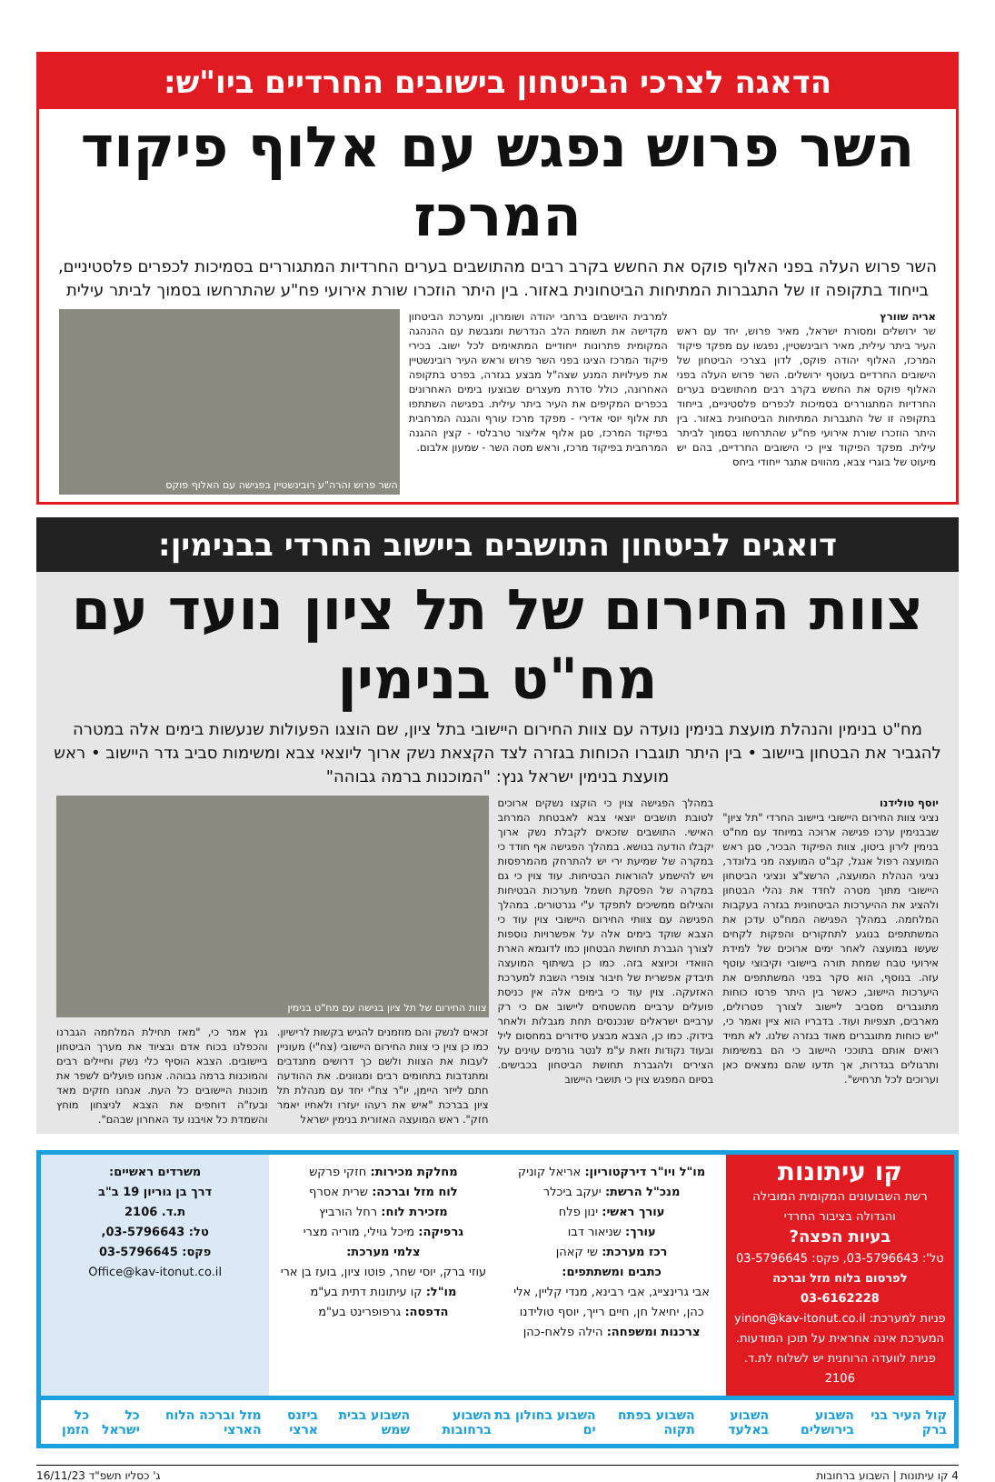הדאגה לצרכי הביטחון בישובים החרדיים ביו"ש:
השר פרוש נפגש עם אלוף פיקוד המרכז
השר פרוש העלה בפני האלוף פוקס את החשש בקרב רבים מהתושבים בערים החרדיות המתגוררים בסמיכות לכפרים פלסטיניים, בייחוד בתקופה זו של התגברות המתיחות הביטחונית באזור. בין היתר הוזכרו שורת אירועי פח"ע שהתרחשו בסמוך לביתר עילית
אריה שוורץ
שר ירושלים ומסורת ישראל, מאיר פרוש, יחד עם ראש העיר ביתר עילית, מאיר רובינשטיין, נפגשו עם מפקד פיקוד המרכז, האלוף יהודה פוקס, לדון בצרכי הביטחון של הישובים החרדיים בעוטף ירושלים. השר פרוש העלה בפני האלוף פוקס את החשש בקרב רבים מהתושבים בערים החרדיות המתגוררים בסמיכות לכפרים פלסטיניים, בייחוד בתקופה זו של התגברות המתיחות הביטחונית באזור. בין היתר הוזכרו שורת אירועי פח"ע שהתרחשו בסמוך לביתר עילית. מפקד הפיקוד ציין כי הישובים החרדיים, בהם יש מיעוט של בוגרי צבא, מהווים אתגר ייחודי ביחס
למרבית היושבים ברחבי יהודה ושומרון, ומערכת הביטחון מקדישה את תשומת הלב הנדרשת ומגבשת עם ההנהגה המקומית פתרונות ייחודיים המתאימים לכל ישוב. בכירי פיקוד המרכז הציגו בפני השר פרוש וראש העיר רובינשטיין את פעילויות המנע שצה"ל מבצע בגזרה, בפרט בתקופה האחרונה, כולל סדרת מעצרים שבוצעו בימים האחרונים בכפרים המקיפים את העיר ביתר עילית. בפגישה השתתפו תת אלוף יוסי אדירי - מפקד מרכז עורף והגנה המרחבית בפיקוד המרכז, סגן אלוף אליצור טרבלסי - קצין ההגנה המרחבית בפיקוד מרכז, וראש מטה השר - שמעון אלבום.
השר פרוש והרה"ע רובינשטיין בפגישה עם האלוף פוקס
דואגים לביטחון התושבים ביישוב החרדי בבנימין:
צוות החירום של תל ציון נועד עם מח"ט בנימין
מח"ט בנימין והנהלת מועצת בנימין נועדה עם צוות החירום היישובי בתל ציון, שם הוצגו הפעולות שנעשות בימים אלה במטרה להגביר את הבטחון ביישוב • בין היתר תוגברו הכוחות בגזרה לצד הקצאת נשק ארוך ליוצאי צבא ומשימות סביב גדר היישוב • ראש מועצת בנימין ישראל גנץ: "המוכנות ברמה גבוהה"
יוסף טולידנו
נציגי צוות החירום היישובי ביישוב החרדי "תל ציון" שבבנימין ערכו פגישה ארוכה במיוחד עם מח"ט בנימין לירון ביטון, צוות הפיקוד הבכיר, סגן ראש המועצה רפול אנגל, קב"ט המועצה מני בלונדר, נציגי הנהלת המועצה, הרשצ"צ ונציגי הביטחון היישובי מתוך מטרה לחדד את נהלי הבטחון ולהציג את ההיערכות הביטחונית בגזרה בעקבות המלחמה. במהלך הפגישה המח"ט עדכן את המשתתפים בנוגע לתחקורים והפקות לקחים שעשו במועצה לאחר ימים ארוכים של למידת אירועי טבח שמחת תורה ביישובי וקיבוצי עוטף עזה. בנוסף, הוא סקר בפני המשתתפים את היערכות היישוב, כאשר בין היתר פרסו כוחות מתוגברים מסביב ליישוב לצורך פטרולים, מארבים, תצפיות ועוד. בדבריו הוא ציין ואמר כי, "יש כוחות מתוגברים מאוד בגזרה שלנו. לא תמיד רואים אותם בתוככי היישוב כי הם במשימות ותרגולים בגדרות, אך תדעו שהם נמצאים כאן וערוכים לכל תרחיש".
במהלך הפגישה צוין כי הוקצו נשקים ארוכים לטובת תושבים יוצאי צבא לאבטחת המרחב האישי. התושבים שזכאים לקבלת נשק ארוך יקבלו הודעה בנושא. במהלך הפגישה אף חודד כי במקרה של שמיעת ירי יש להתרחק מהמרפסות ויש להישמע להוראות הבטיחות. עוד צוין כי גם במקרה של הפסקת חשמל מערכות הבטיחות והצילום ממשיכים לתפקד ע"י גנרטורים. במהלך הפגישה עם צוותי החירום היישובי צוין עוד כי הצבא שוקד בימים אלה על אפשרויות נוספות לצורך הגברת תחושת הבטחון כמו לדוגמא הארת הוואדי וכיוצא בזה. כמו כן בשיתוף המועצה תיבדק אפשרית של חיבור צופרי השבת למערכת האזעקה. צוין עוד כי בימים אלה אין כניסת פועלים ערביים מהשטחים ליישוב אם כי רק ערביים ישראלים שנכנסים תחת מגבלות ולאחר בידוק. כמו כן, הצבא מבצע סידורים במחסום ליל ובעוד נקודות וזאת ע"מ לנטר גורמים עוינים על הצירים ולהגברת תחושת הביטחון בכבישים. בסיום המפגש צוין כי תושבי היישוב
צוות החירום של תל ציון בגישה עם מח"ט בנימין
זכאים לנשק והם מוזמנים להגיש בקשות לרישיון. כמו כן צוין כי צוות החירום היישובי (צח"י) מעוניין לעבות את הצוות ולשם כך דרושים מתנדבים ומתנדבות בתחומים רבים ומגוונים. את ההודעה חתם לייזר היימן, יו"ר צח"י יחד עם מנהלת תל ציון בברכת "איש את רעהו יעזרו ולאחיו יאמר חזק". ראש המועצה האזורית בנימין ישראל
גנץ אמר כי, "מאז תחילת המלחמה הגברנו והכפלנו בכוח אדם ובציוד את מערך הביטחון ביישובים. הצבא הוסיף כלי נשק וחיילים רבים והמוכנות ברמה גבוהה. אנחנו פועלים לשפר את מוכנות היישובים כל העת. אנחנו חזקים מאד ובעז"ה דוחפים את הצבא לניצחון מוחץ והשמדת כל אויבנו עד האחרון שבהם".
קו עיתונות
רשת השבועונים המקומית המובילה והגדולה בציבור החרדי
בעיות הפצה?
טל': 03-5796643, פקס: 03-5796645
לפרסום בלוח מזל וברכה
03-6162228
פניות למערכת: yinon@kav-itonut.co.il
המערכת אינה אחראית על תוכן המודעות. פניות לוועדה הרוחנית יש לשלוח לת.ד. 2106
מו"ל ויו"ר דירקטוריון: אריאל קוניק
מנכ"ל הרשת: יעקב ביכלר
עורך ראשי: ינון פלח
עורך: שניאור דבו
רכז מערכת: שי קאהן
כתבים ומשתתפים:
אבי גרינצייג, אבי רבינא, מנדי קליין, אלי כהן, יחיאל חן, חיים רייך, יוסף טולידנו
צרכנות ומשפחה: הילה פלאח-כהן
מחלקת מכירות: חזקי פרקש
לוח מזל וברכה: שרית אסרף
מזכירת לוח: רחל הורביץ
גרפיקה: מיכל גוילי, מוריה מצרי
צלמי מערכת:
עוזי ברק, יוסי שחר, פוטו ציון, בועז בן ארי
מו"ל: קו עיתונות דתית בע"מ
הדפסה: גרפופרינט בע"מ
משרדים ראשיים:
דרך בן גוריון 19 ב"ב
ת.ד. 2106
טל: 03-5796643,
פקס: 03-5796645
Office@kav-itonut.co.il
קול העיר בני ברק השבוע בירושלים השבוע באלעד השבוע בפתח תקוה השבוע בחולון בת ים השבוע ברחובות השבוע בבית שמש ביזנס ארצי מזל וברכה הלוח הארצי כל ישראל כל הזמן
4 קו עיתונות | השבוע ברחובות ג' כסליו תשפ"ד 16/11/23